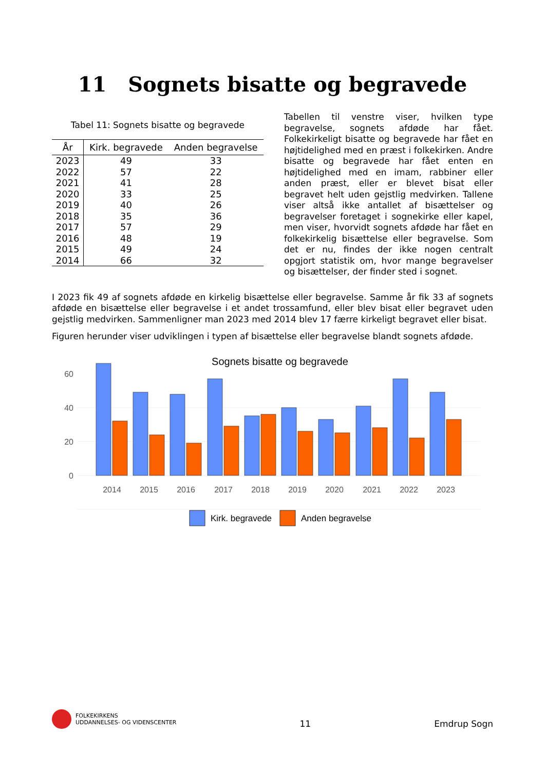11 Sognets bisatte og begravede
Tabel 11: Sognets bisatte og begravede
| År | Kirk. begravede | Anden begravelse |
| --- | --- | --- |
| 2023 | 49 | 33 |
| 2022 | 57 | 22 |
| 2021 | 41 | 28 |
| 2020 | 33 | 25 |
| 2019 | 40 | 26 |
| 2018 | 35 | 36 |
| 2017 | 57 | 29 |
| 2016 | 48 | 19 |
| 2015 | 49 | 24 |
| 2014 | 66 | 32 |
Tabellen til venstre viser, hvilken type begravelse, sognets afdøde har fået. Folkekirkeligt bisatte og begravede har fået en højtidelighed med en præst i folkekirken. Andre bisatte og begravede har fået enten en højtidelighed med en imam, rabbiner eller anden præst, eller er blevet bisat eller begravet helt uden gejstlig medvirken. Tallene viser altså ikke antallet af bisættelser og begravelser foretaget i sognekirke eller kapel, men viser, hvorvidt sognets afdøde har fået en folkekirkelig bisættelse eller begravelse. Som det er nu, findes der ikke nogen centralt opgjort statistik om, hvor mange begravelser og bisættelser, der finder sted i sognet.
I 2023 fik 49 af sognets afdøde en kirkelig bisættelse eller begravelse. Samme år fik 33 af sognets afdøde en bisættelse eller begravelse i et andet trossamfund, eller blev bisat eller begravet uden gejstlig medvirken. Sammenligner man 2023 med 2014 blev 17 færre kirkeligt begravet eller bisat.
Figuren herunder viser udviklingen i typen af bisættelse eller begravelse blandt sognets afdøde.
Sognets bisatte og begravede
0
20
40
60
2014
2015
2016
2017
2018
2019
2020
2021
2022
2023
Kirk. begravede
Anden begravelse
FOLKEKIRKENS
UDDANNELSES- OG VIDENSCENTER
11
Emdrup Sogn